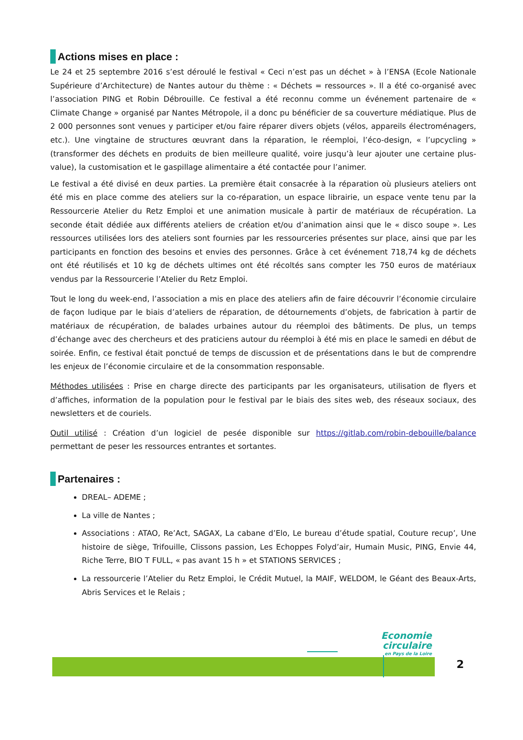Actions mises en place :
Le 24 et 25 septembre 2016 s’est déroulé le festival « Ceci n’est pas un déchet » à l’ENSA (Ecole Nationale Supérieure d’Architecture) de Nantes autour du thème : « Déchets = ressources ». Il a été co-organisé avec l’association PING et Robin Débrouille. Ce festival a été reconnu comme un événement partenaire de « Climate Change » organisé par Nantes Métropole, il a donc pu bénéficier de sa couverture médiatique. Plus de 2 000 personnes sont venues y participer et/ou faire réparer divers objets (vélos, appareils électroménagers, etc.). Une vingtaine de structures œuvrant dans la réparation, le réemploi, l’éco-design, « l’upcycling » (transformer des déchets en produits de bien meilleure qualité, voire jusqu’à leur ajouter une certaine plus-value), la customisation et le gaspillage alimentaire a été contactée pour l’animer.
Le festival a été divisé en deux parties. La première était consacrée à la réparation où plusieurs ateliers ont été mis en place comme des ateliers sur la co-réparation, un espace librairie, un espace vente tenu par la Ressourcerie Atelier du Retz Emploi et une animation musicale à partir de matériaux de récupération. La seconde était dédiée aux différents ateliers de création et/ou d’animation ainsi que le « disco soupe ». Les ressources utilisées lors des ateliers sont fournies par les ressourceries présentes sur place, ainsi que par les participants en fonction des besoins et envies des personnes. Grâce à cet événement 718,74 kg de déchets ont été réutilisés et 10 kg de déchets ultimes ont été récoltés sans compter les 750 euros de matériaux vendus par la Ressourcerie l’Atelier du Retz Emploi.
Tout le long du week-end, l’association a mis en place des ateliers afin de faire découvrir l’économie circulaire de façon ludique par le biais d’ateliers de réparation, de détournements d’objets, de fabrication à partir de matériaux de récupération, de balades urbaines autour du réemploi des bâtiments. De plus, un temps d’échange avec des chercheurs et des praticiens autour du réemploi à été mis en place le samedi en début de soirée. Enfin, ce festival était ponctué de temps de discussion et de présentations dans le but de comprendre les enjeux de l’économie circulaire et de la consommation responsable.
Méthodes utilisées : Prise en charge directe des participants par les organisateurs, utilisation de flyers et d’affiches, information de la population pour le festival par le biais des sites web, des réseaux sociaux, des newsletters et de couriels.
Outil utilisé : Création d’un logiciel de pesée disponible sur https://gitlab.com/robin-debouille/balance permettant de peser les ressources entrantes et sortantes.
Partenaires :
DREAL– ADEME ;
La ville de Nantes ;
Associations : ATAO, Re’Act, SAGAX, La cabane d’Elo, Le bureau d’étude spatial, Couture recup’, Une histoire de siège, Trifouille, Clissons passion, Les Echoppes Folyd’air, Humain Music, PING, Envie 44, Riche Terre, BIO T FULL, « pas avant 15 h » et STATIONS SERVICES ;
La ressourcerie l’Atelier du Retz Emploi, le Crédit Mutuel, la MAIF, WELDOM, le Géant des Beaux-Arts, Abris Services et le Relais ;
Economie
circulaire
en Pays de la Loire
2